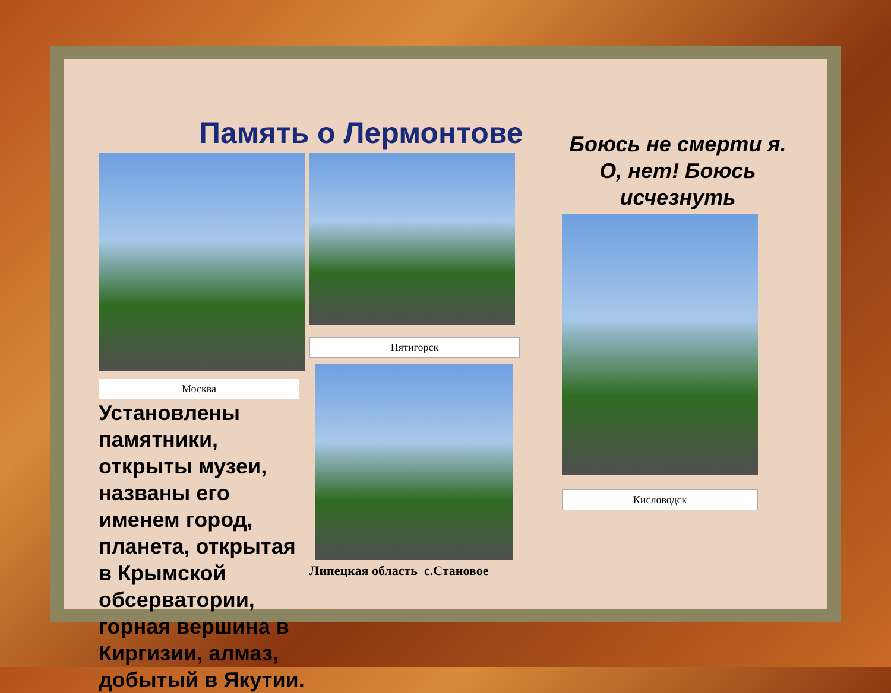Память о Лермонтове
Москва
Установлены памятники, открыты музеи, названы его именем город, планета, открытая в Крымской обсерватории, горная вершина в Киргизии, алмаз, добытый в Якутии.
Пятигорск
Липецкая область с.Становое
Боюсь не смерти я. О, нет! Боюсь исчезнуть
Кисловодск